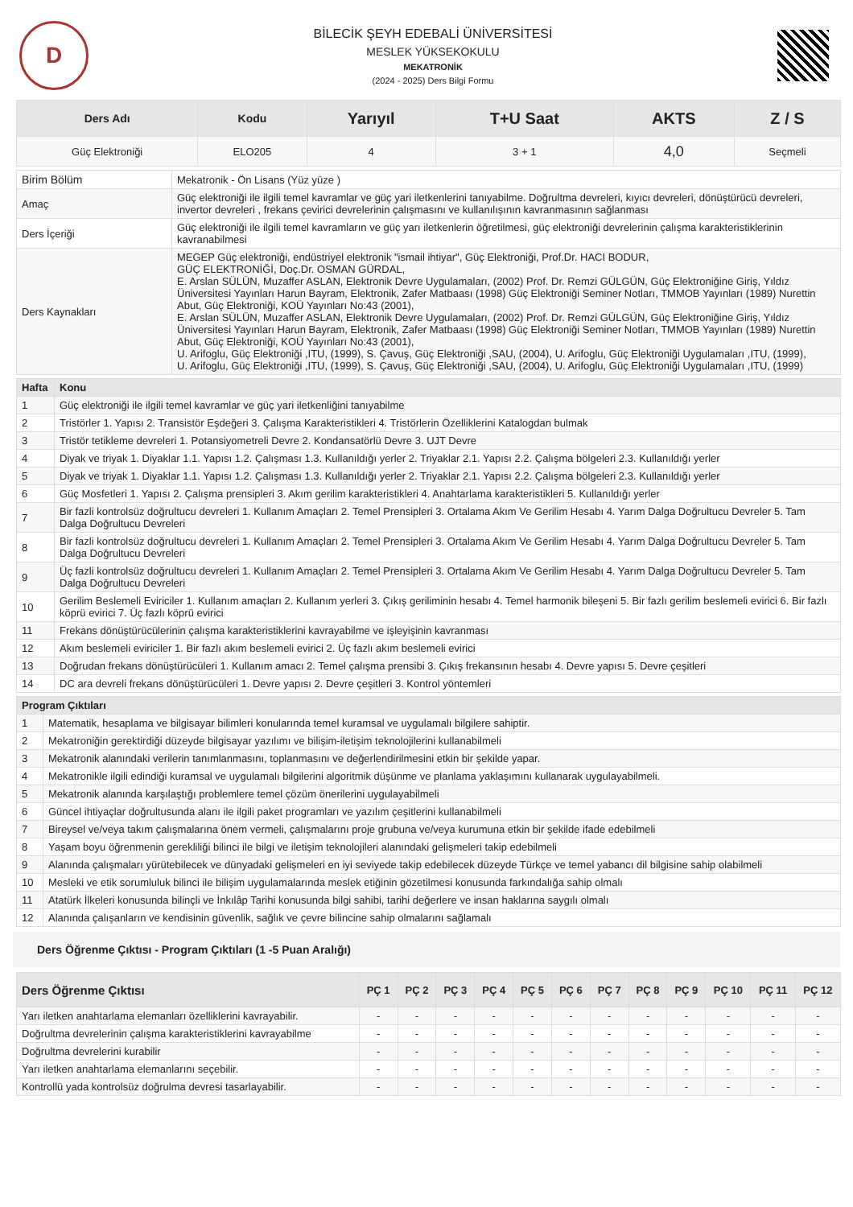D
BİLECİK ŞEYH EDEBALİ ÜNİVERSİTESİ
MESLEK YÜKSEKOKULU
MEKATRONİK
(2024 - 2025) Ders Bilgi Formu
| Ders Adı | Kodu | Yarıyıl | T+U Saat | AKTS | Z / S |
| --- | --- | --- | --- | --- | --- |
| Güç Elektroniği | ELO205 | 4 | 3 + 1 | 4,0 | Seçmeli |
| Birim Bölüm | Mekatronik - Ön Lisans (Yüz yüze ) |
| Amaç | Güç elektroniği ile ilgili temel kavramlar ve güç yari iletkenlerini tanıyabilme. Doğrultma devreleri, kıyıcı devreleri, dönüştürücü devreleri, invertor devreleri , frekans çevirici devrelerinin çalışmasını ve kullanılışının kavranmasının sağlanması |
| Ders İçeriği | Güç elektroniği ile ilgili temel kavramların ve güç yarı iletkenlerin öğretilmesi, güç elektroniği devrelerinin çalışma karakteristiklerinin kavranabilmesi |
| Ders Kaynakları | MEGEP Güç elektroniği, endüstriyel elektronik "ismail ihtiyar", Güç Elektroniği, Prof.Dr. HACI BODUR, GÜÇ ELEKTRONİĞİ, Doç.Dr. OSMAN GÜRDAL, E. Arslan SÜLÜN, Muzaffer ASLAN, Elektronik Devre Uygulamaları, (2002) Prof. Dr. Remzi GÜLGÜN, Güç Elektroniğine Giriş, Yıldız Üniversitesi Yayınları Harun Bayram, Elektronik, Zafer Matbaası (1998) Güç Elektroniği Seminer Notları, TMMOB Yayınları (1989) Nurettin Abut, Güç Elektroniği, KOÜ Yayınları No:43 (2001), E. Arslan SÜLÜN, Muzaffer ASLAN, Elektronik Devre Uygulamaları, (2002) Prof. Dr. Remzi GÜLGÜN, Güç Elektroniğine Giriş, Yıldız Üniversitesi Yayınları Harun Bayram, Elektronik, Zafer Matbaası (1998) Güç Elektroniği Seminer Notları, TMMOB Yayınları (1989) Nurettin Abut, Güç Elektroniği, KOÜ Yayınları No:43 (2001), U. Arifoglu, Güç Elektroniği ,ITU, (1999), S. Çavuş, Güç Elektroniği ,SAU, (2004), U. Arifoglu, Güç Elektroniği Uygulamaları ,ITU, (1999), U. Arifoglu, Güç Elektroniği ,ITU, (1999), S. Çavuş, Güç Elektroniği ,SAU, (2004), U. Arifoglu, Güç Elektroniği Uygulamaları ,ITU, (1999) |
| Hafta | Konu |
| --- | --- |
| 1 | Güç elektroniği ile ilgili temel kavramlar ve güç yari iletkenliğini tanıyabilme |
| 2 | Tristörler 1. Yapısı 2. Transistör Eşdeğeri 3. Çalışma Karakteristikleri 4. Tristörlerin Özelliklerini Katalogdan bulmak |
| 3 | Tristör tetikleme devreleri 1. Potansiyometreli Devre 2. Kondansatörlü Devre 3. UJT Devre |
| 4 | Diyak ve triyak 1. Diyaklar 1.1. Yapısı 1.2. Çalışması 1.3. Kullanıldığı yerler 2. Triyaklar 2.1. Yapısı 2.2. Çalışma bölgeleri 2.3. Kullanıldığı yerler |
| 5 | Diyak ve triyak 1. Diyaklar 1.1. Yapısı 1.2. Çalışması 1.3. Kullanıldığı yerler 2. Triyaklar 2.1. Yapısı 2.2. Çalışma bölgeleri 2.3. Kullanıldığı yerler |
| 6 | Güç Mosfetleri 1. Yapısı 2. Çalışma prensipleri 3. Akım gerilim karakteristikleri 4. Anahtarlama karakteristikleri 5. Kullanıldığı yerler |
| 7 | Bir fazli kontrolsüz doğrultucu devreleri 1. Kullanım Amaçları 2. Temel Prensipleri 3. Ortalama Akım Ve Gerilim Hesabı 4. Yarım Dalga Doğrultucu Devreler 5. Tam Dalga Doğrultucu Devreleri |
| 8 | Bir fazli kontrolsüz doğrultucu devreleri 1. Kullanım Amaçları 2. Temel Prensipleri 3. Ortalama Akım Ve Gerilim Hesabı 4. Yarım Dalga Doğrultucu Devreler 5. Tam Dalga Doğrultucu Devreleri |
| 9 | Üç fazli kontrolsüz doğrultucu devreleri 1. Kullanım Amaçları 2. Temel Prensipleri 3. Ortalama Akım Ve Gerilim Hesabı 4. Yarım Dalga Doğrultucu Devreler 5. Tam Dalga Doğrultucu Devreleri |
| 10 | Gerilim Beslemeli Eviriciler 1. Kullanım amaçları 2. Kullanım yerleri 3. Çıkış geriliminin hesabı 4. Temel harmonik bileşeni 5. Bir fazlı gerilim beslemeli evirici 6. Bir fazlı köprü evirici 7. Üç fazlı köprü evirici |
| 11 | Frekans dönüştürücülerinin çalışma karakteristiklerini kavrayabilme ve işleyişinin kavranması |
| 12 | Akım beslemeli eviriciler 1. Bir fazlı akım beslemeli evirici 2. Üç fazlı akım beslemeli evirici |
| 13 | Doğrudan frekans dönüştürücüleri 1. Kullanım amacı 2. Temel çalışma prensibi 3. Çıkış frekansının hesabı 4. Devre yapısı 5. Devre çeşitleri |
| 14 | DC ara devreli frekans dönüştürücüleri 1. Devre yapısı 2. Devre çeşitleri 3. Kontrol yöntemleri |
| Program Çıktıları | |
| --- | --- |
| 1 | Matematik, hesaplama ve bilgisayar bilimleri konularında temel kuramsal ve uygulamalı bilgilere sahiptir. |
| 2 | Mekatroniğin gerektirdiği düzeyde bilgisayar yazılımı ve bilişim-iletişim teknolojilerini kullanabilmeli |
| 3 | Mekatronik alanındaki verilerin tanımlanmasını, toplanmasını ve değerlendirilmesini etkin bir şekilde yapar. |
| 4 | Mekatronikle ilgili edindiği kuramsal ve uygulamalı bilgilerini algoritmik düşünme ve planlama yaklaşımını kullanarak uygulayabilmeli. |
| 5 | Mekatronik alanında karşılaştığı problemlere temel çözüm önerilerini uygulayabilmeli |
| 6 | Güncel ihtiyaçlar doğrultusunda alanı ile ilgili paket programları ve yazılım çeşitlerini kullanabilmeli |
| 7 | Bireysel ve/veya takım çalışmalarına önem vermeli, çalışmalarını proje grubuna ve/veya kurumuna etkin bir şekilde ifade edebilmeli |
| 8 | Yaşam boyu öğrenmenin gerekliliği bilinci ile bilgi ve iletişim teknolojileri alanındaki gelişmeleri takip edebilmeli |
| 9 | Alanında çalışmaları yürütebilecek ve dünyadaki gelişmeleri en iyi seviyede takip edebilecek düzeyde Türkçe ve temel yabancı dil bilgisine sahip olabilmeli |
| 10 | Mesleki ve etik sorumluluk bilinci ile bilişim uygulamalarında meslek etiğinin gözetilmesi konusunda farkındalığa sahip olmalı |
| 11 | Atatürk İlkeleri konusunda bilinçli ve İnkılâp Tarihi konusunda bilgi sahibi, tarihi değerlere ve insan haklarına saygılı olmalı |
| 12 | Alanında çalışanların ve kendisinin güvenlik, sağlık ve çevre bilincine sahip olmalarını sağlamalı |
Ders Öğrenme Çıktısı - Program Çıktıları (1 -5 Puan Aralığı)
| Ders Öğrenme Çıktısı | PÇ 1 | PÇ 2 | PÇ 3 | PÇ 4 | PÇ 5 | PÇ 6 | PÇ 7 | PÇ 8 | PÇ 9 | PÇ 10 | PÇ 11 | PÇ 12 |
| --- | --- | --- | --- | --- | --- | --- | --- | --- | --- | --- | --- | --- |
| Yarı iletken anahtarlama elemanları özelliklerini kavrayabilir. | - | - | - | - | - | - | - | - | - | - | - | - |
| Doğrultma devrelerinin çalışma karakteristiklerini kavrayabilme | - | - | - | - | - | - | - | - | - | - | - | - |
| Doğrultma devrelerini kurabilir | - | - | - | - | - | - | - | - | - | - | - | - |
| Yarı iletken anahtarlama elemanlarını seçebilir. | - | - | - | - | - | - | - | - | - | - | - | - |
| Kontrollü yada kontrolsüz doğrulma devresi tasarlayabilir. | - | - | - | - | - | - | - | - | - | - | - | - |